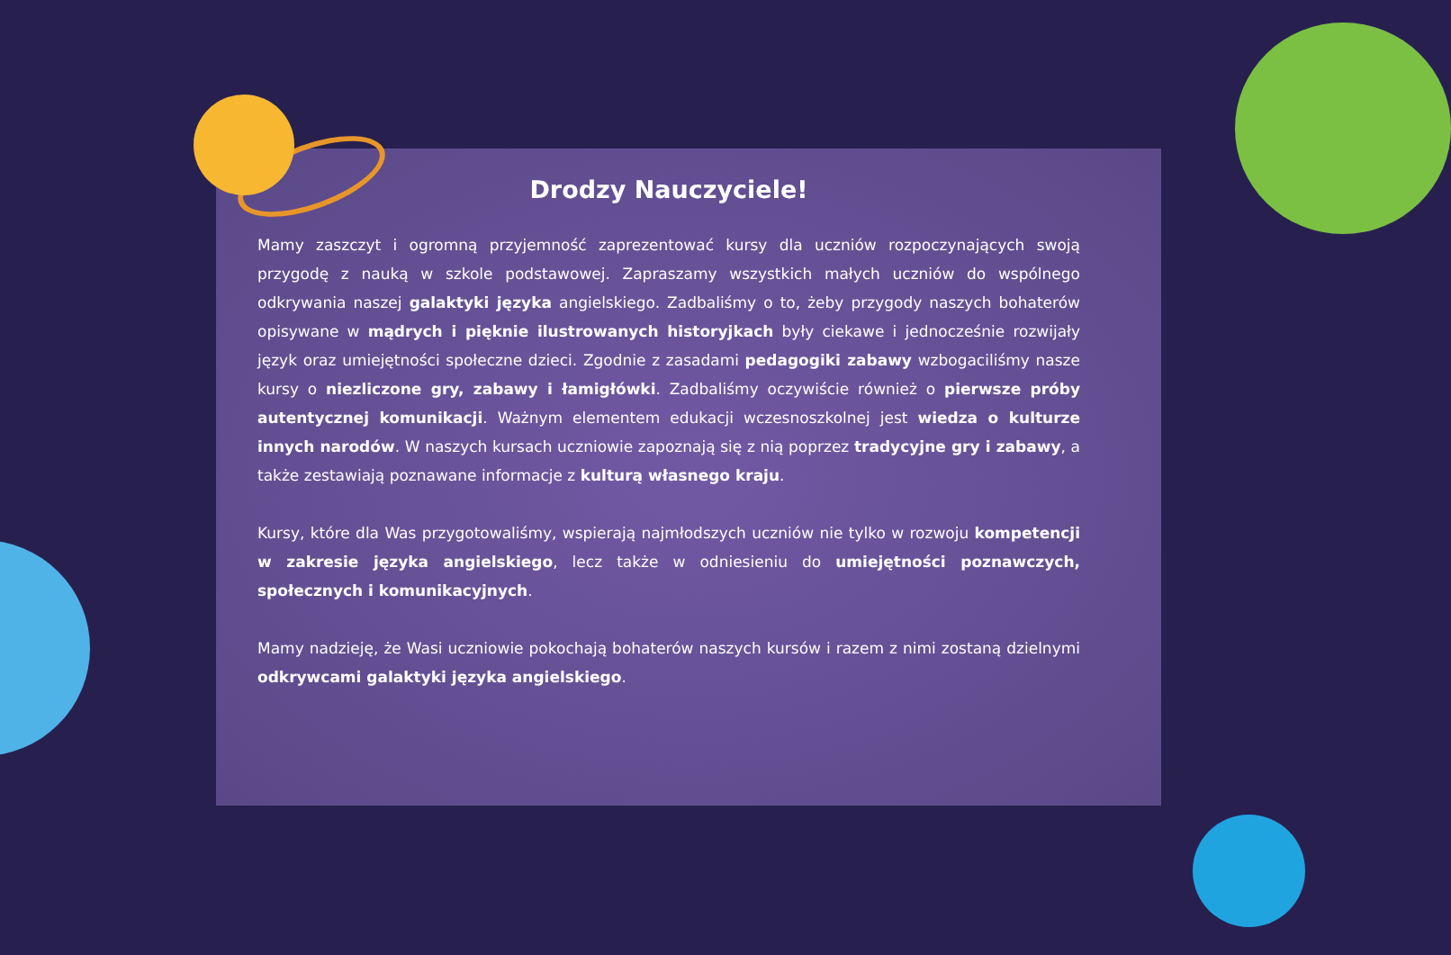Drodzy Nauczyciele!
Mamy zaszczyt i ogromną przyjemność zaprezentować kursy dla uczniów rozpoczynających swoją przygodę z nauką w szkole podstawowej. Zapraszamy wszystkich małych uczniów do wspólnego odkrywania naszej galaktyki języka angielskiego. Zadbaliśmy o to, żeby przygody naszych bohaterów opisywane w mądrych i pięknie ilustrowanych historyjkach były ciekawe i jednocześnie rozwijały język oraz umiejętności społeczne dzieci. Zgodnie z zasadami pedagogiki zabawy wzbogaciliśmy nasze kursy o niezliczone gry, zabawy i łamigłówki. Zadbaliśmy oczywiście również o pierwsze próby autentycznej komunikacji. Ważnym elementem edukacji wczesnoszkolnej jest wiedza o kulturze innych narodów. W naszych kursach uczniowie zapoznają się z nią poprzez tradycyjne gry i zabawy, a także zestawiają poznawane informacje z kulturą własnego kraju.
Kursy, które dla Was przygotowaliśmy, wspierają najmłodszych uczniów nie tylko w rozwoju kompetencji w zakresie języka angielskiego, lecz także w odniesieniu do umiejętności poznawczych, społecznych i komunikacyjnych.
Mamy nadzieję, że Wasi uczniowie pokochają bohaterów naszych kursów i razem z nimi zostaną dzielnymi odkrywcami galaktyki języka angielskiego.